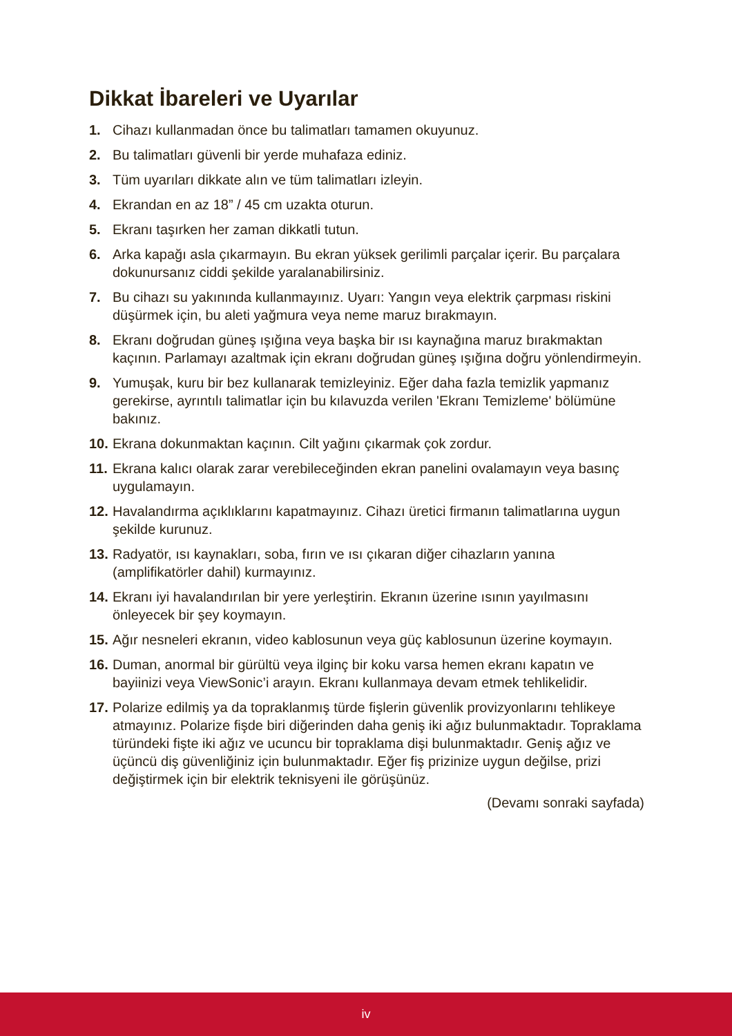Dikkat İbareleri ve Uyarılar
1. Cihazı kullanmadan önce bu talimatları tamamen okuyunuz.
2. Bu talimatları güvenli bir yerde muhafaza ediniz.
3. Tüm uyarıları dikkate alın ve tüm talimatları izleyin.
4. Ekrandan en az 18” / 45 cm uzakta oturun.
5. Ekranı taşırken her zaman dikkatli tutun.
6. Arka kapağı asla çıkarmayın. Bu ekran yüksek gerilimli parçalar içerir. Bu parçalara dokunursanız ciddi şekilde yaralanabilirsiniz.
7. Bu cihazı su yakınında kullanmayınız. Uyarı: Yangın veya elektrik çarpması riskini düşürmek için, bu aleti yağmura veya neme maruz bırakmayın.
8. Ekranı doğrudan güneş ışığına veya başka bir ısı kaynağına maruz bırakmaktan kaçının. Parlamayı azaltmak için ekranı doğrudan güneş ışığına doğru yönlendirmeyin.
9. Yumuşak, kuru bir bez kullanarak temizleyiniz. Eğer daha fazla temizlik yapmanız gerekirse, ayrıntılı talimatlar için bu kılavuzda verilen 'Ekranı Temizleme' bölümüne bakınız.
10. Ekrana dokunmaktan kaçının. Cilt yağını çıkarmak çok zordur.
11. Ekrana kalıcı olarak zarar verebileceğinden ekran panelini ovalamayın veya basınç uygulamayın.
12. Havalandırma açıklıklarını kapatmayınız. Cihazı üretici firmanın talimatlarına uygun şekilde kurunuz.
13. Radyatör, ısı kaynakları, soba, fırın ve ısı çıkaran diğer cihazların yanına (amplifikatörler dahil) kurmayınız.
14. Ekranı iyi havalandırılan bir yere yerleştirin. Ekranın üzerine ısının yayılmasını önleyecek bir şey koymayın.
15. Ağır nesneleri ekranın, video kablosunun veya güç kablosunun üzerine koymayın.
16. Duman, anormal bir gürültü veya ilginç bir koku varsa hemen ekranı kapatın ve bayiinizi veya ViewSonic’i arayın. Ekranı kullanmaya devam etmek tehlikelidir.
17. Polarize edilmiş ya da topraklanmış türde fişlerin güvenlik provizyonlarını tehlikeye atmayınız. Polarize fişde biri diğerinden daha geniş iki ağız bulunmaktadır. Topraklama türündeki fişte iki ağız ve ucuncu bir topraklama dişi bulunmaktadır. Geniş ağız ve üçüncü diş güvenliğiniz için bulunmaktadır. Eğer fiş prizinize uygun değilse, prizi değiştirmek için bir elektrik teknisyeni ile görüşünüz.
(Devamı sonraki sayfada)
iv